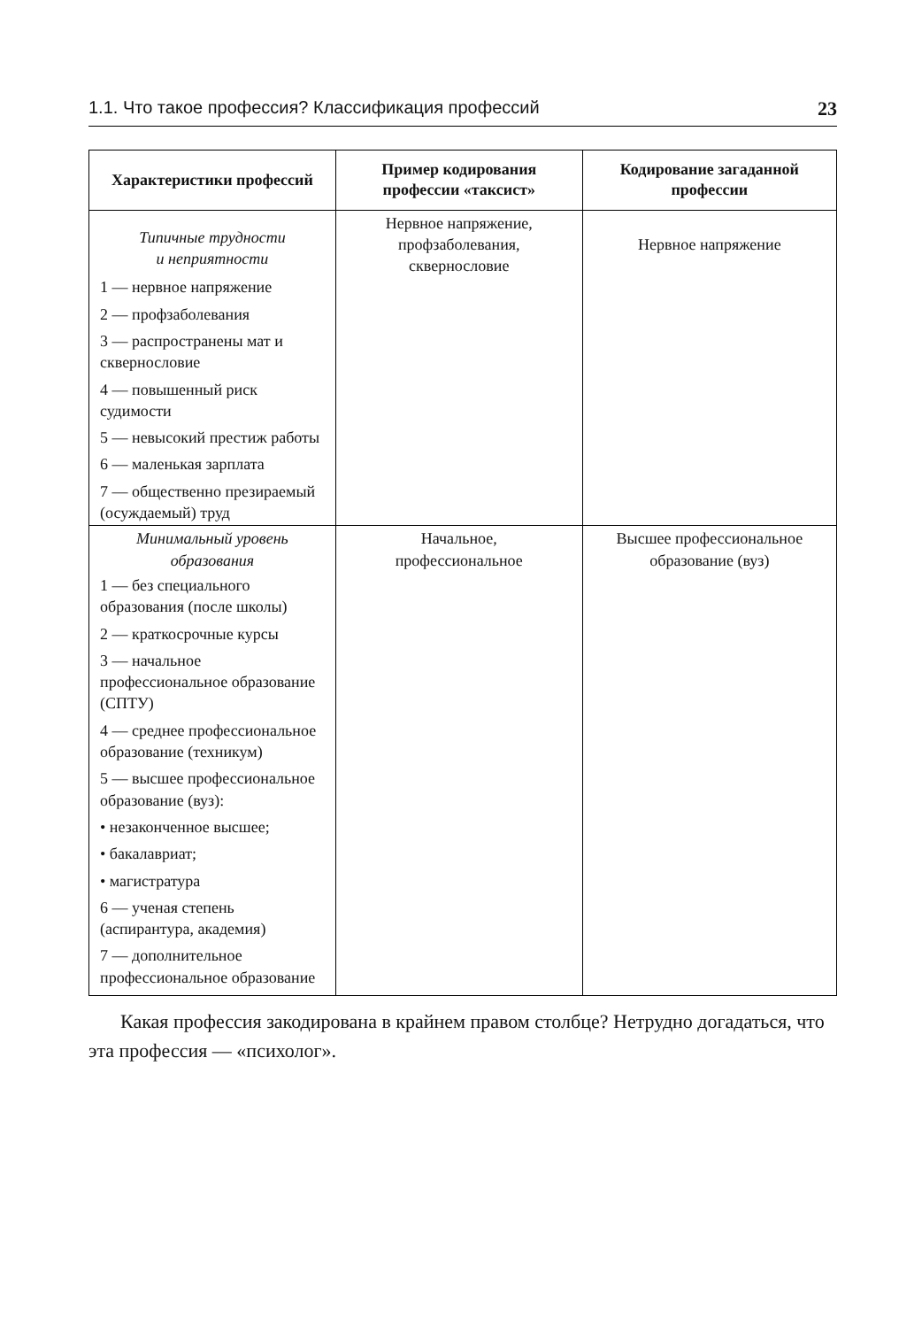1.1. Что такое профессия? Классификация профессий 23
| Характеристики профессий | Пример кодирования профессии «таксист» | Кодирование загаданной профессии |
| --- | --- | --- |
| Типичные трудности и неприятности 1 — нервное напряжение 2 — профзаболевания 3 — распространены мат и сквернословие 4 — повышенный риск судимости 5 — невысокий престиж работы 6 — маленькая зарплата 7 — общественно презираемый (осуждаемый) труд | Нервное напряжение, профзаболевания, сквернословие | Нервное напряжение |
| Минимальный уровень образования 1 — без специального образования (после школы) 2 — краткосрочные курсы 3 — начальное профессиональное образование (СПТУ) 4 — среднее профессиональное образование (техникум) 5 — высшее профессиональное образование (вуз): • незаконченное высшее; • бакалавриат; • магистратура 6 — ученая степень (аспирантура, академия) 7 — дополнительное профессиональное образование | Начальное, профессиональное | Высшее профессиональное образование (вуз) |
Какая профессия закодирована в крайнем правом столбце? Нетрудно догадаться, что эта профессия — «психолог».